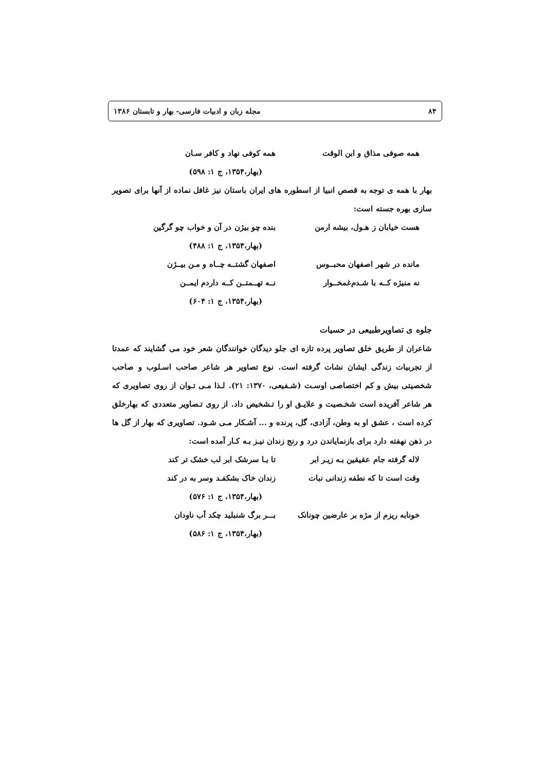۸۴ مجله زبان و ادبیات فارسی- بهار و تابستان ۱۳۸۶
همه صوفی مذاق و ابن الوقت همه کوفی نهاد و کافر سـان
(بهار،۱۳۵۴، ج ۱: ۵۹۸)
بهار با همه ی توجه به قصص انبیا از اسطوره های ایران باستان نیز غافل نماده از آنها برای تصویر سازی بهره جسته است:
هست خیابان ز هـول، بیشه ارمن بنده چو بیژن در آن و خواب چو گرگین
(بهار،۱۳۵۴، ج ۱: ۴۸۸)
مانده در شهر اصفهان محبــوس اصفهان گشتــه چــاه و مـن بیــژن
نه منیژه کــه با شـدم‌غمخــوار نــه تهــمتــن کــه داردم ایمــن
(بهار،۱۳۵۴، ج ۱: ۶۰۴)
جلوه ی تصاویرطبیعی در حسیات
شاعران از طریق خلق تصاویر پرده تازه ای جلو دیدگان خوانندگان شعر خود می گشایند که عمدتا از تجربیات زندگی ایشان نشات گرفته است. نوع تصاویر هر شاعر صاحب اسـلوب و صاحب شخصیتی بیش و کم اختصاصی اوسـت (شـفیعی، ۱۳۷۰: ۲۱). لـذا مـی تـوان از روی تصاویری که هر شاعر آفریده است شخـصیت و علایـق او را تـشخیص داد. از روی تـصاویر متعددی که بهارخلق کرده است ، عشق او به وطن، آزادی، گل، پرنده و ... آشـکار مـی شـود. تصاویری که بهار از گل ها در ذهن نهفته دارد برای بازنمایاندن درد و رنج زندان نیـز بـه کـار آمده است:
لاله گرفته جام عقیقین بـه زیـر ابر تا بـا سرشک ابر لب خشک تر کند
وقت است تا که نطفه زندانی نبات زندان خاک بشکفـد وسر به در کند
(بهار،۱۳۵۴، ج ۱: ۵۷۶)
خونابه ریزم از مژه بر عارضین چونانک بـــر برگ شنبلید چکد آب ناودان
(بهار،۱۳۵۴، ج ۱: ۵۸۶)